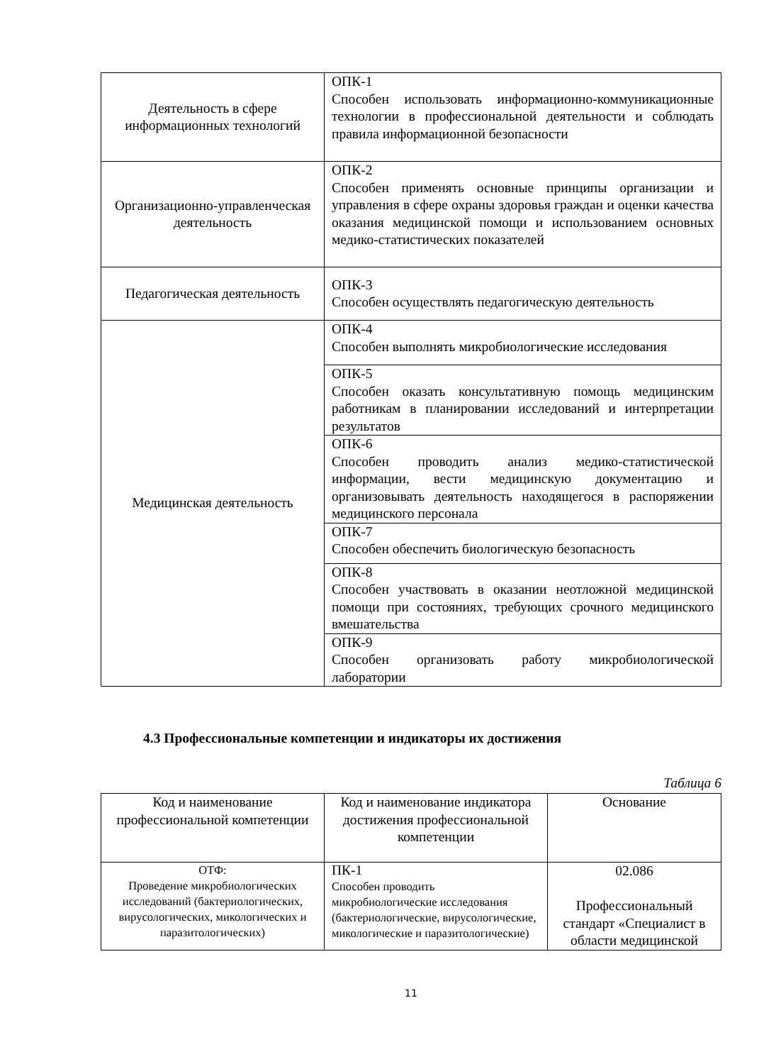| Деятельность в сфере информационных технологий | ОПК-1 Способен использовать информационно-коммуникационные технологии в профессиональной деятельности и соблюдать правила информационной безопасности |
| Организационно-управленческая деятельность | ОПК-2 Способен применять основные принципы организации и управления в сфере охраны здоровья граждан и оценки качества оказания медицинской помощи и использованием основных медико-статистических показателей |
| Педагогическая деятельность | ОПК-3 Способен осуществлять педагогическую деятельность |
| Медицинская деятельность | ОПК-4 Способен выполнять микробиологические исследования |
| | ОПК-5 Способен оказать консультативную помощь медицинским работникам в планировании исследований и интерпретации результатов |
| | ОПК-6 Способен проводить анализ медико-статистической информации, вести медицинскую документацию и организовывать деятельность находящегося в распоряжении медицинского персонала |
| | ОПК-7 Способен обеспечить биологическую безопасность |
| | ОПК-8 Способен участвовать в оказании неотложной медицинской помощи при состояниях, требующих срочного медицинского вмешательства |
| | ОПК-9 Способен организовать работу микробиологической лаборатории |
4.3 Профессиональные компетенции и индикаторы их достижения
Таблица 6
| Код и наименование профессиональной компетенции | Код и наименование индикатора достижения профессиональной компетенции | Основание |
| ОТФ: Проведение микробиологических исследований (бактериологических, вирусологических, микологических и паразитологических) | ПК-1 Способен проводить микробиологические исследования (бактериологические, вирусологические, микологические и паразитологические) | 02.086 Профессиональный стандарт «Специалист в области медицинской |
11